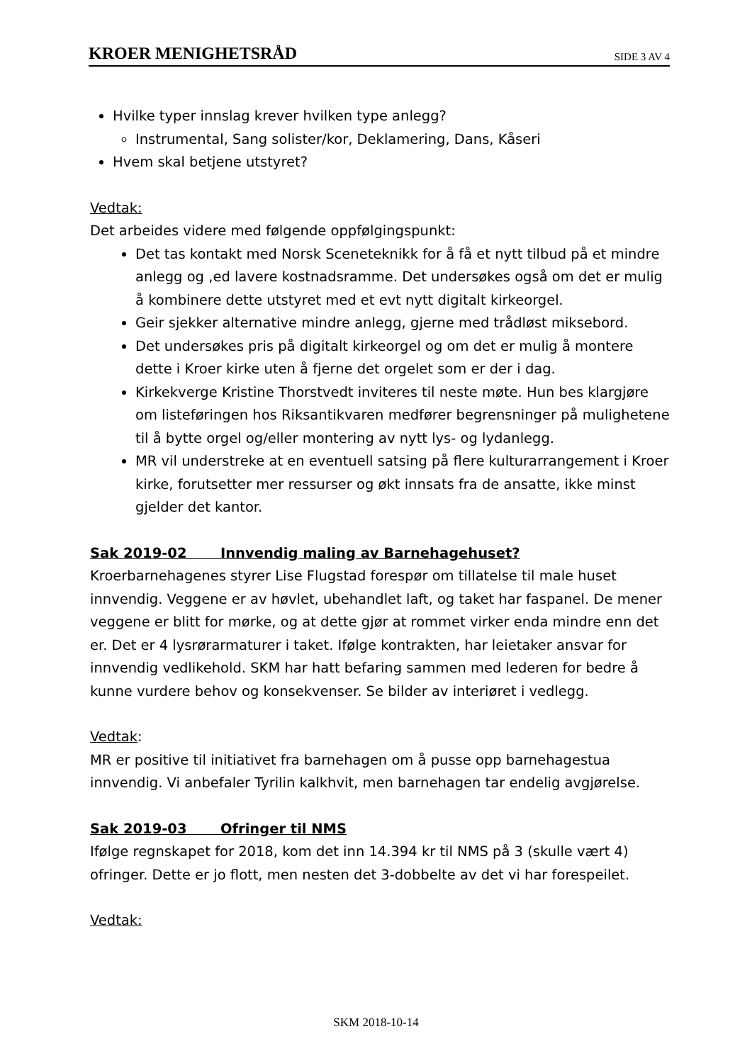KROER MENIGHETSRÅD SIDE 3 AV 4
Hvilke typer innslag krever hvilken type anlegg?
Instrumental, Sang solister/kor, Deklamering, Dans, Kåseri
Hvem skal betjene utstyret?
Vedtak:
Det arbeides videre med følgende oppfølgingspunkt:
Det tas kontakt med Norsk Sceneteknikk for å få et nytt tilbud på et mindre anlegg og ,ed lavere kostnadsramme. Det undersøkes også om det er mulig å kombinere dette utstyret med et evt nytt digitalt kirkeorgel.
Geir sjekker alternative mindre anlegg, gjerne med trådløst miksebord.
Det undersøkes pris på digitalt kirkeorgel og om det er mulig å montere dette i Kroer kirke uten å fjerne det orgelet som er der i dag.
Kirkekverge Kristine Thorstvedt inviteres til neste møte. Hun bes klargjøre om listeføringen hos Riksantikvaren medfører begrensninger på mulighetene til å bytte orgel og/eller montering av nytt lys- og lydanlegg.
MR vil understreke at en eventuell satsing på flere kulturarrangement i Kroer kirke, forutsetter mer ressurser og økt innsats fra de ansatte, ikke minst gjelder det kantor.
Sak 2019-02 Innvendig maling av Barnehagehuset?
Kroerbarnehagenes styrer Lise Flugstad forespør om tillatelse til male huset innvendig. Veggene er av høvlet, ubehandlet laft, og taket har faspanel. De mener veggene er blitt for mørke, og at dette gjør at rommet virker enda mindre enn det er. Det er 4 lysrørarmaturer i taket. Ifølge kontrakten, har leietaker ansvar for innvendig vedlikehold. SKM har hatt befaring sammen med lederen for bedre å kunne vurdere behov og konsekvenser. Se bilder av interiøret i vedlegg.
Vedtak:
MR er positive til initiativet fra barnehagen om å pusse opp barnehagestua innvendig. Vi anbefaler Tyrilin kalkhvit, men barnehagen tar endelig avgjørelse.
Sak 2019-03 Ofringer til NMS
Ifølge regnskapet for 2018, kom det inn 14.394 kr til NMS på 3 (skulle vært 4) ofringer. Dette er jo flott, men nesten det 3-dobbelte av det vi har forespeilet.
Vedtak:
SKM 2018-10-14